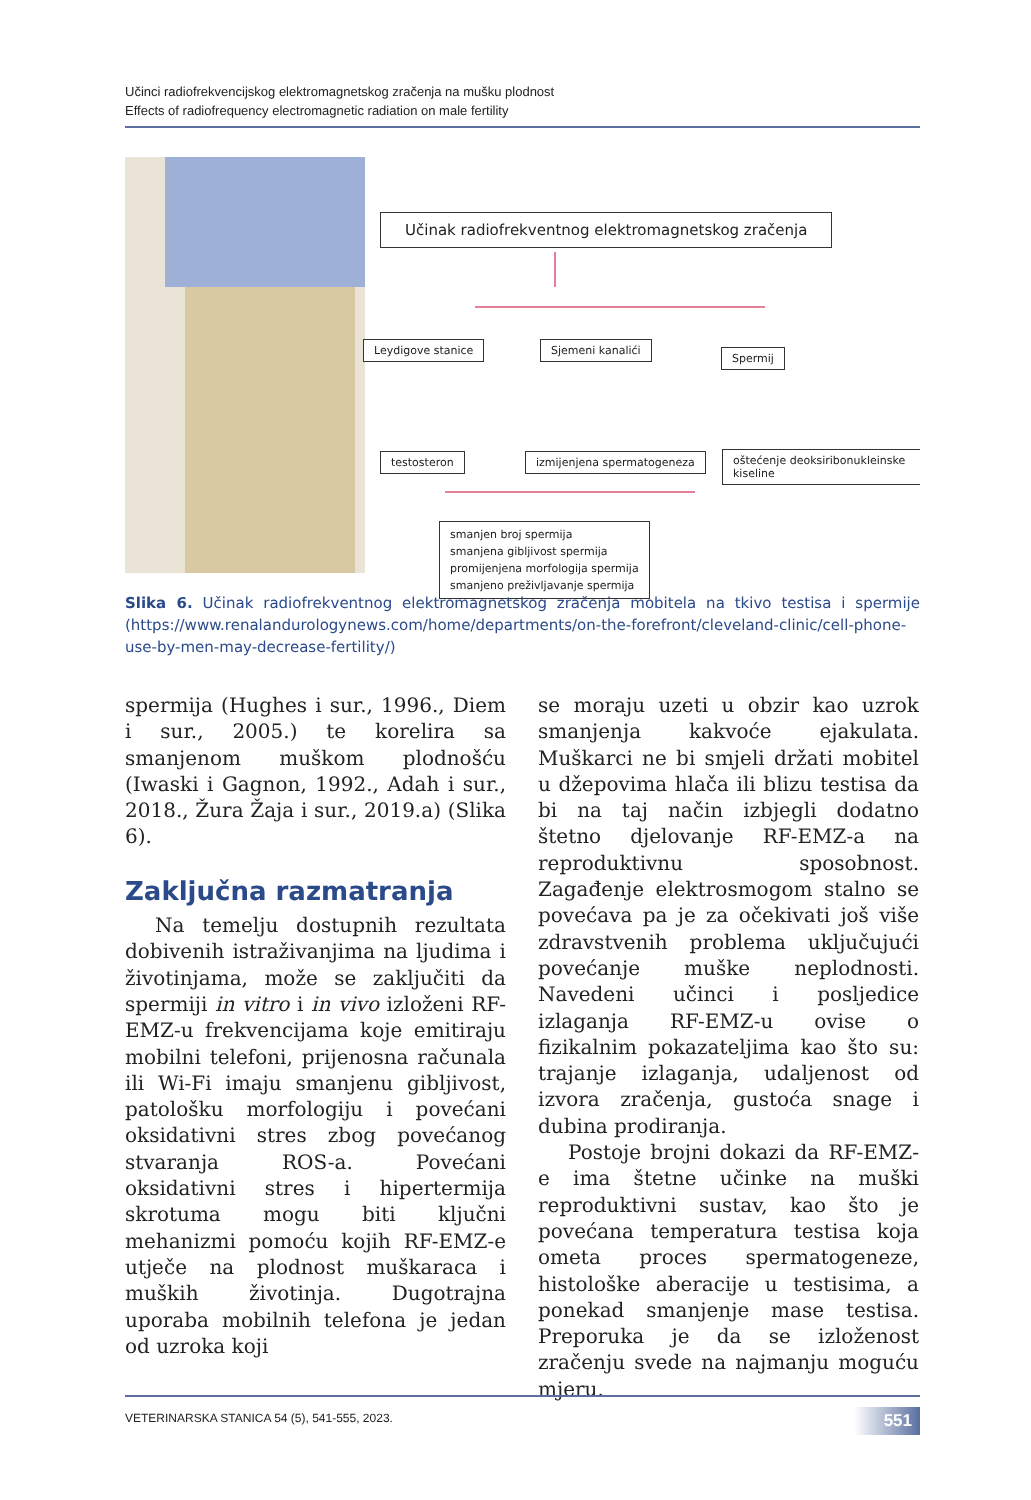Učinci radiofrekvencijskog elektromagnetskog zračenja na mušku plodnost
Effects of radiofrequency electromagnetic radiation on male fertility
Učinak radiofrekventnog elektromagnetskog zračenja
Leydigove stanice Sjemeni kanalići
Spermij
testosteron izmijenjena spermatogeneza
oštećenje deoksiribonukleinske kiseline
smanjen broj spermija
smanjena gibljivost spermija
promijenjena morfologija spermija
smanjeno preživljavanje spermija
Slika 6. Učinak radiofrekventnog elektromagnetskog zračenja mobitela na tkivo testisa i spermije (https://www.renalandurologynews.com/home/departments/on-the-forefront/cleveland-clinic/cell-phone-use-by-men-may-decrease-fertility/)
spermija (Hughes i sur., 1996., Diem i sur., 2005.) te korelira sa smanjenom muškom plodnošću (Iwaski i Gagnon, 1992., Adah i sur., 2018., Žura Žaja i sur., 2019.a) (Slika 6).
Zaključna razmatranja
Na temelju dostupnih rezultata dobivenih istraživanjima na ljudima i životinjama, može se zaključiti da spermiji in vitro i in vivo izloženi RF-EMZ-u frekvencijama koje emitiraju mobilni telefoni, prijenosna računala ili Wi-Fi imaju smanjenu gibljivost, patološku morfologiju i povećani oksidativni stres zbog povećanog stvaranja ROS-a. Povećani oksidativni stres i hipertermija skrotuma mogu biti ključni mehanizmi pomoću kojih RF-EMZ-e utječe na plodnost muškaraca i muških životinja. Dugotrajna uporaba mobilnih telefona je jedan od uzroka koji
se moraju uzeti u obzir kao uzrok smanjenja kakvoće ejakulata. Muškarci ne bi smjeli držati mobitel u džepovima hlača ili blizu testisa da bi na taj način izbjegli dodatno štetno djelovanje RF-EMZ-a na reproduktivnu sposobnost. Zagađenje elektrosmogom stalno se povećava pa je za očekivati još više zdravstvenih problema uključujući povećanje muške neplodnosti. Navedeni učinci i posljedice izlaganja RF-EMZ-u ovise o fizikalnim pokazateljima kao što su: trajanje izlaganja, udaljenost od izvora zračenja, gustoća snage i dubina prodiranja.
Postoje brojni dokazi da RF-EMZ-e ima štetne učinke na muški reproduktivni sustav, kao što je povećana temperatura testisa koja ometa proces spermatogeneze, histološke aberacije u testisima, a ponekad smanjenje mase testisa. Preporuka je da se izloženost zračenju svede na najmanju moguću mjeru.
VETERINARSKA STANICA 54 (5), 541-555, 2023. 551